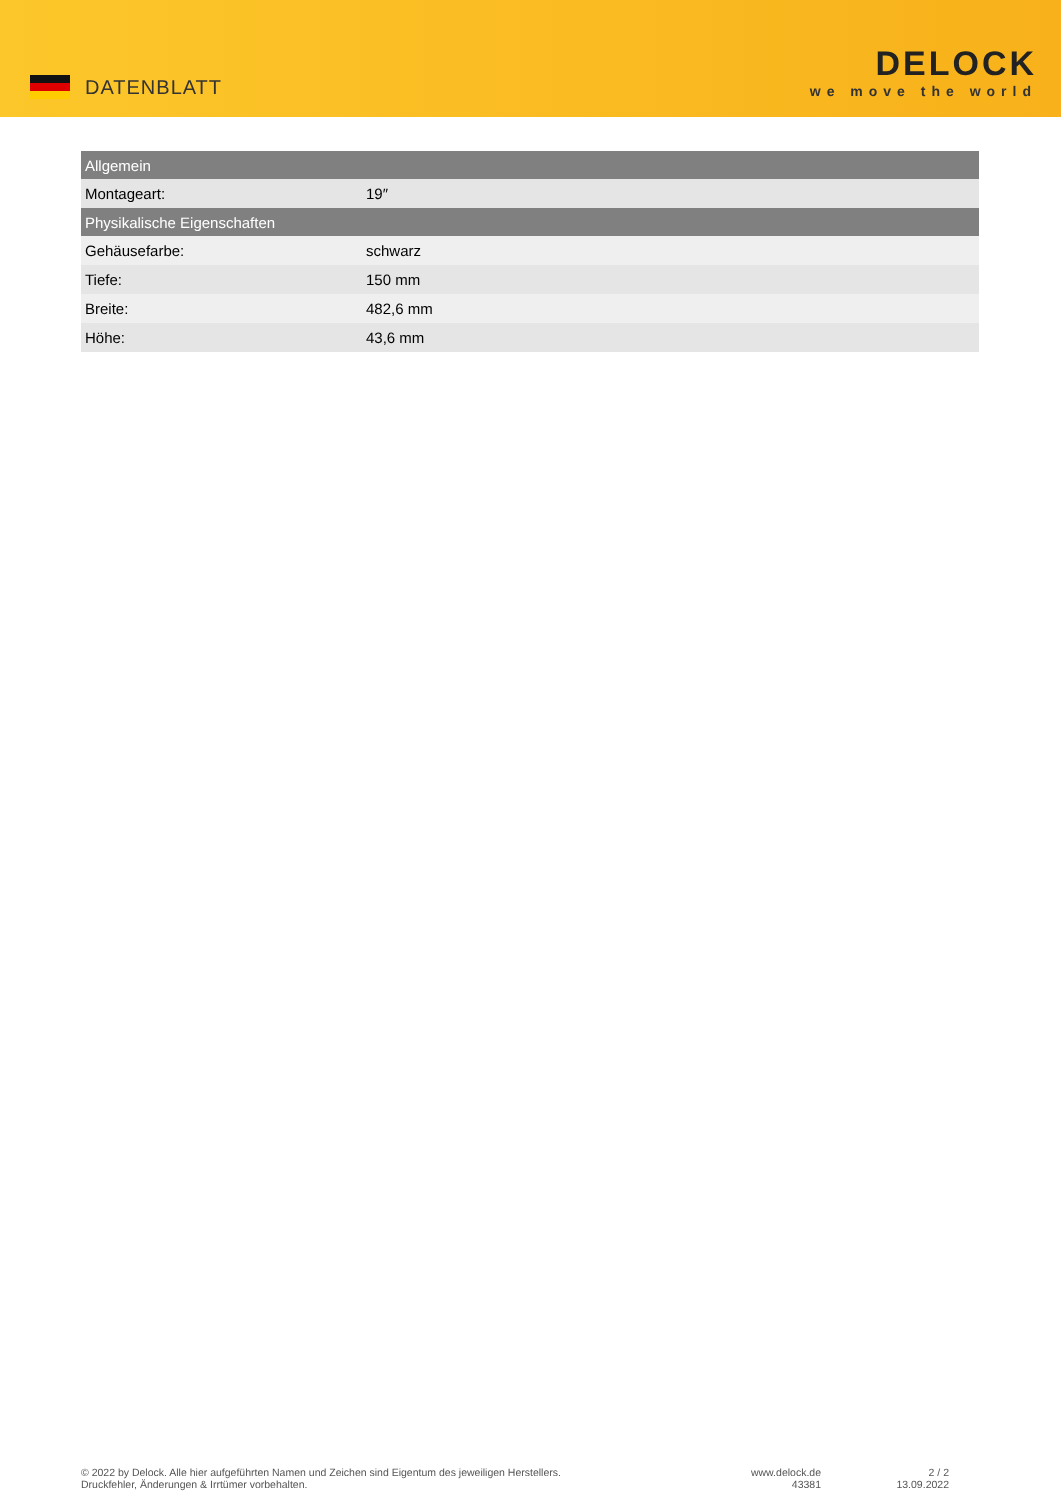DATENBLATT
DELOCK
we move the world
| Allgemein | |
| --- | --- |
| Montageart: | 19″ |
| Physikalische Eigenschaften | |
| Gehäusefarbe: | schwarz |
| Tiefe: | 150 mm |
| Breite: | 482,6 mm |
| Höhe: | 43,6 mm |
© 2022 by Delock. Alle hier aufgeführten Namen und Zeichen sind Eigentum des jeweiligen Herstellers.
Druckfehler, Änderungen & Irrtümer vorbehalten.
www.delock.de
43381
2 / 2
13.09.2022